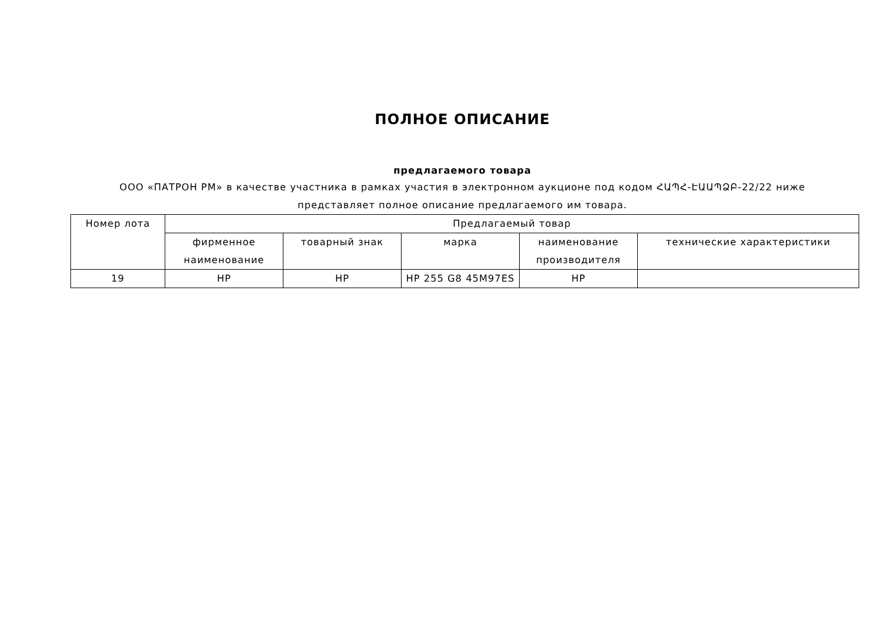ПОЛНОЕ ОПИСАНИЕ
предлагаемого товара
ООО «ПАТРОН РМ» в качестве участника в рамках участия в электронном аукционе под кодом ՀԱՊՀ-ԷԱԱՊՁԲ-22/22 ниже представляет полное описание предлагаемого им товара.
| Номер лота | Предлагаемый товар | | | | |
| --- | --- | --- | --- | --- | --- |
| | фирменное наименование | товарный знак | марка | наименование производителя | технические характеристики |
| 19 | HP | HP | HP 255 G8 45M97ES | HP | |